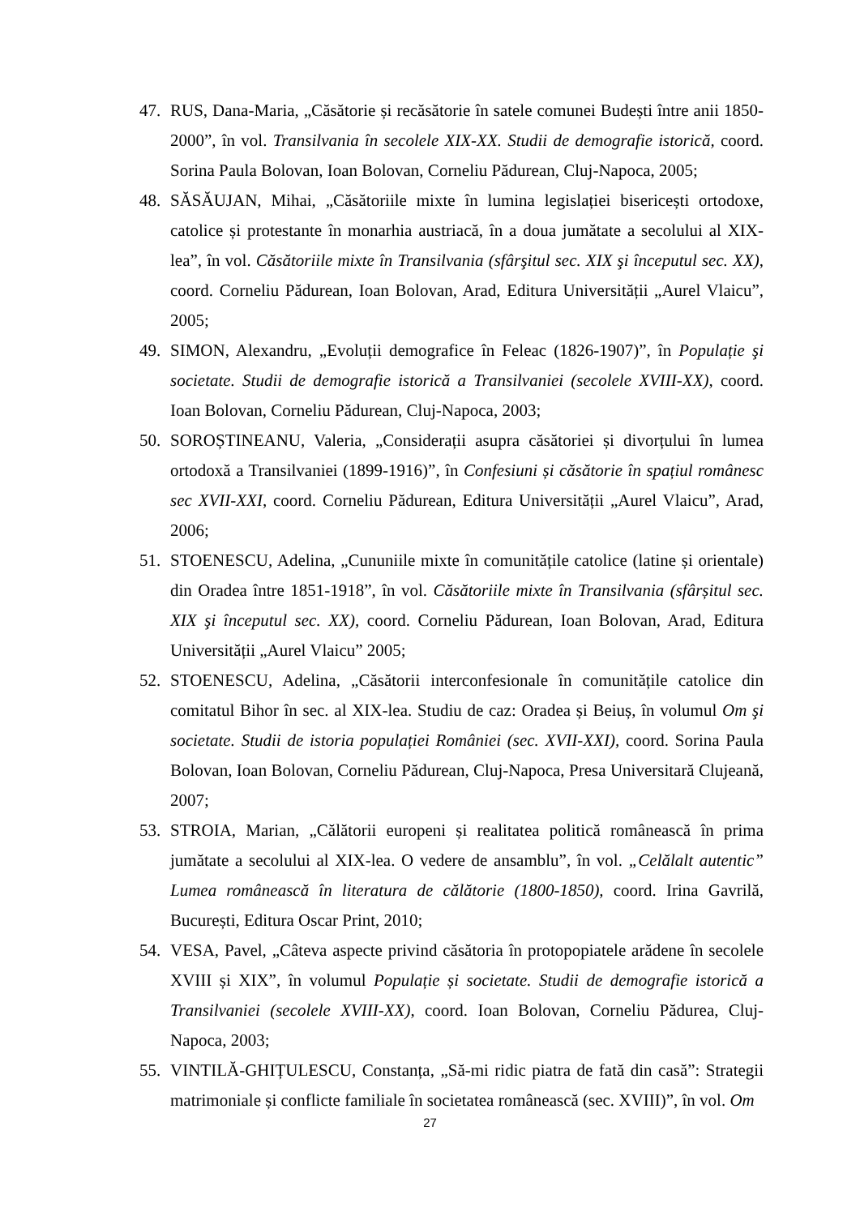47. RUS, Dana-Maria, „Căsătorie și recăsătorie în satele comunei Budești între anii 1850-2000”, în vol. Transilvania în secolele XIX-XX. Studii de demografie istorică, coord. Sorina Paula Bolovan, Ioan Bolovan, Corneliu Pădurean, Cluj-Napoca, 2005;
48. SĂSĂUJAN, Mihai, „Căsătoriile mixte în lumina legislației bisericești ortodoxe, catolice și protestante în monarhia austriacă, în a doua jumătate a secolului al XIX-lea”, în vol. Căsătoriile mixte în Transilvania (sfârşitul sec. XIX şi începutul sec. XX), coord. Corneliu Pădurean, Ioan Bolovan, Arad, Editura Universității „Aurel Vlaicu”, 2005;
49. SIMON, Alexandru, „Evoluții demografice în Feleac (1826-1907)”, în Populație şi societate. Studii de demografie istorică a Transilvaniei (secolele XVIII-XX), coord. Ioan Bolovan, Corneliu Pădurean, Cluj-Napoca, 2003;
50. SOROȘTINEANU, Valeria, „Considerații asupra căsătoriei și divorțului în lumea ortodoxă a Transilvaniei (1899-1916)”, în Confesiuni și căsătorie în spațiul românesc sec XVII-XXI, coord. Corneliu Pădurean, Editura Universității „Aurel Vlaicu”, Arad, 2006;
51. STOENESCU, Adelina, „Cununiile mixte în comunitățile catolice (latine și orientale) din Oradea între 1851-1918”, în vol. Căsătoriile mixte în Transilvania (sfârșitul sec. XIX şi începutul sec. XX), coord. Corneliu Pădurean, Ioan Bolovan, Arad, Editura Universității „Aurel Vlaicu” 2005;
52. STOENESCU, Adelina, „Căsătorii interconfesionale în comunitățile catolice din comitatul Bihor în sec. al XIX-lea. Studiu de caz: Oradea și Beiuș, în volumul Om şi societate. Studii de istoria populației României (sec. XVII-XXI), coord. Sorina Paula Bolovan, Ioan Bolovan, Corneliu Pădurean, Cluj-Napoca, Presa Universitară Clujeană, 2007;
53. STROIA, Marian, „Călătorii europeni și realitatea politică românească în prima jumătate a secolului al XIX-lea. O vedere de ansamblu”, în vol. „Celălalt autentic” Lumea românească în literatura de călătorie (1800-1850), coord. Irina Gavrilă, București, Editura Oscar Print, 2010;
54. VESA, Pavel, „Câteva aspecte privind căsătoria în protopopiatele arădene în secolele XVIII și XIX”, în volumul Populație și societate. Studii de demografie istorică a Transilvaniei (secolele XVIII-XX), coord. Ioan Bolovan, Corneliu Pădurea, Cluj-Napoca, 2003;
55. VINTILĂ-GHIȚULESCU, Constanța, „Să-mi ridic piatra de fată din casă”: Strategii matrimoniale și conflicte familiale în societatea românească (sec. XVIII)”, în vol. Om
27